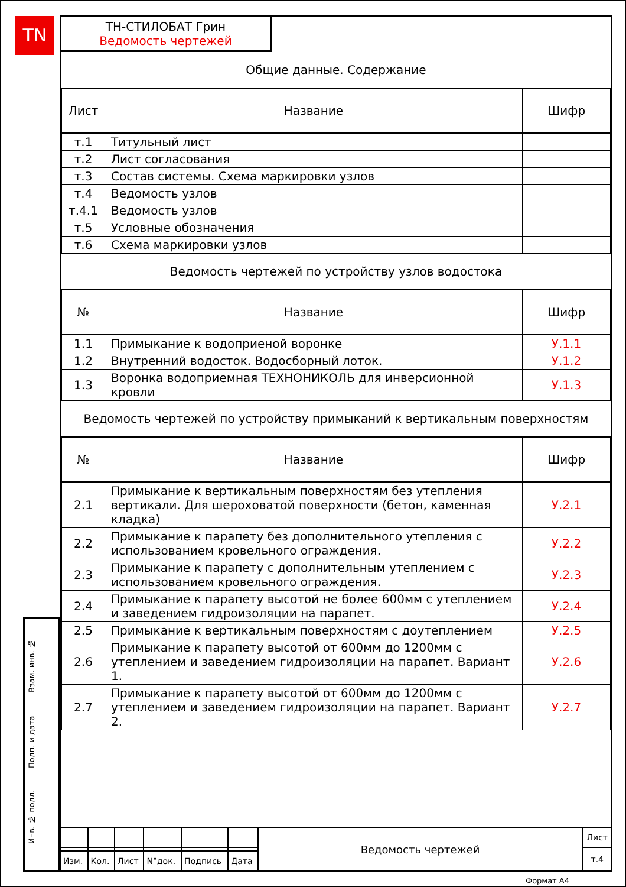TN
ТН-СТИЛОБАТ Грин
Ведомость чертежей
| Общие данные. Содержание | | |
| Лист | Название | Шифр |
| т.1 | Титульный лист | |
| т.2 | Лист согласования | |
| т.3 | Состав системы. Схема маркировки узлов | |
| т.4 | Ведомость узлов | |
| т.4.1 | Ведомость узлов | |
| т.5 | Условные обозначения | |
| т.6 | Схема маркировки узлов | |
| Ведомость чертежей по устройству узлов водостока | | |
| № | Название | Шифр |
| 1.1 | Примыкание к водоприеной воронке | У.1.1 |
| 1.2 | Внутренний водосток. Водосборный лоток. | У.1.2 |
| 1.3 | Воронка водоприемная ТЕХНОНИКОЛЬ для инверсионной кровли | У.1.3 |
| Ведомость чертежей по устройству примыканий к вертикальным поверхностям | | |
| № | Название | Шифр |
| 2.1 | Примыкание к вертикальным поверхностям без утепления вертикали. Для шероховатой поверхности (бетон, каменная кладка) | У.2.1 |
| 2.2 | Примыкание к парапету без дополнительного утепления с использованием кровельного ограждения. | У.2.2 |
| 2.3 | Примыкание к парапету с дополнительным утеплением с использованием кровельного ограждения. | У.2.3 |
| 2.4 | Примыкание к парапету высотой не более 600мм с утеплением и заведением гидроизоляции на парапет. | У.2.4 |
| 2.5 | Примыкание к вертикальным поверхностям с доутеплением | У.2.5 |
| 2.6 | Примыкание к парапету высотой от 600мм до 1200мм с утеплением и заведением гидроизоляции на парапет. Вариант 1. | У.2.6 |
| 2.7 | Примыкание к парапету высотой от 600мм до 1200мм с утеплением и заведением гидроизоляции на парапет. Вариант 2. | У.2.7 |
Взам. инв. №
Подп. и дата
Инв. № подл.
| | | | | | | Ведомость чертежей | Лист |
| | | | | | | | т.4 |
| Изм. | Кол. | Лист | N°док. | Подпись | Дата | | |
Формат А4